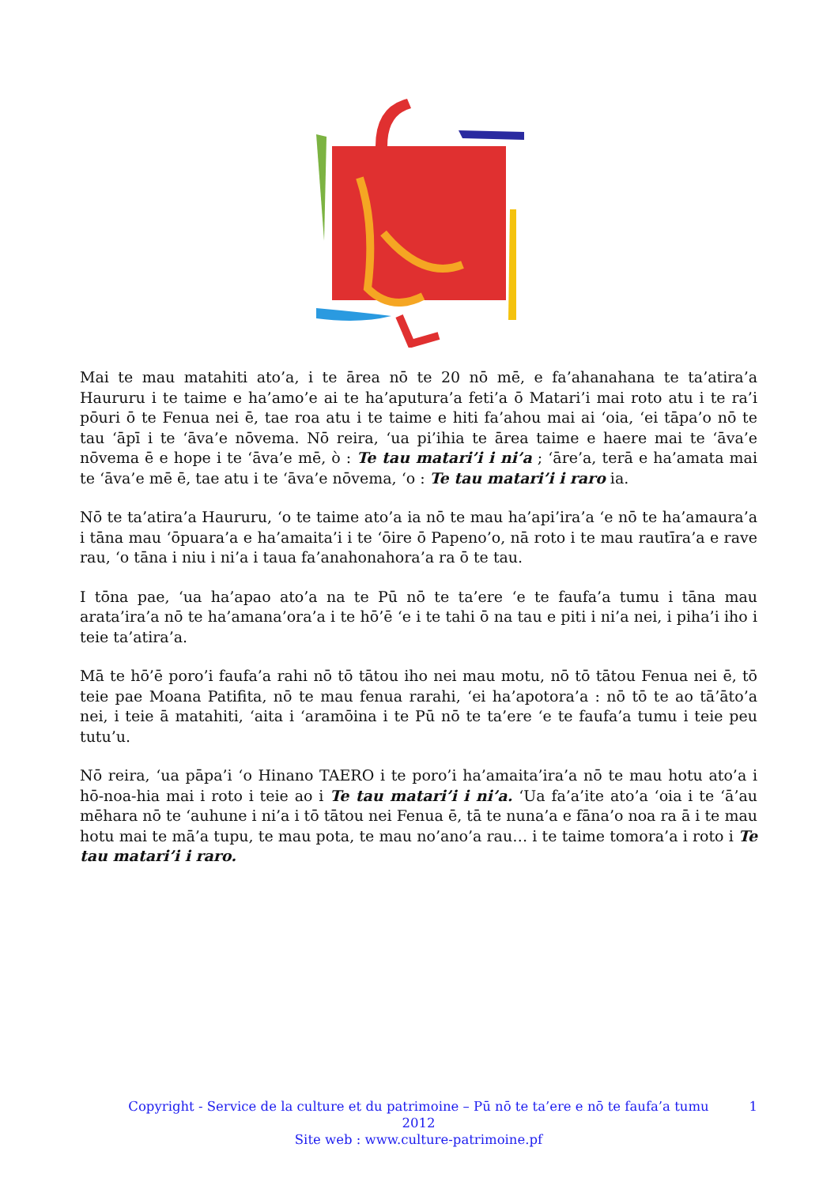Mai te mau matahiti ato’a, i te ārea nō te 20 nō mē, e fa’ahanahana te ta’atira’a Haururu i te taime e ha’amo’e ai te ha’aputura’a feti’a ō Matari’i mai roto atu i te ra’i pōuri ō te Fenua nei ē, tae roa atu i te taime e hiti fa’ahou mai ai ‘oia, ‘ei tāpa’o nō te tau ‘āpī i te ‘āva’e nōvema. Nō reira, ‘ua pi’ihia te ārea taime e haere mai te ‘āva’e nōvema ē e hope i te ‘āva’e mē, ò : Te tau matari’i i ni’a ; ‘āre’a, terā e ha’amata mai te ‘āva’e mē ē, tae atu i te ‘āva’e nōvema, ‘o : Te tau matari’i i raro ia.
Nō te ta’atira’a Haururu, ‘o te taime ato’a ia nō te mau ha’api’ira’a ‘e nō te ha’amaura’a i tāna mau ‘ōpuara’a e ha’amaita’i i te ‘ōire ō Papeno’o, nā roto i te mau rautīra’a e rave rau, ‘o tāna i niu i ni’a i taua fa’anahonahora’a ra ō te tau.
I tōna pae, ‘ua ha’apao ato’a na te Pū nō te ta’ere ‘e te faufa’a tumu i tāna mau arata’ira’a nō te ha’amana’ora’a i te hō’ē ‘e i te tahi ō na tau e piti i ni’a nei, i piha’i iho i teie ta’atira’a.
Mā te hō’ē poro’i faufa’a rahi nō tō tātou iho nei mau motu, nō tō tātou Fenua nei ē, tō teie pae Moana Patifita, nō te mau fenua rarahi, ‘ei ha’apotora’a : nō tō te ao tā’āto’a nei, i teie ā matahiti, ‘aita i ‘aramōina i te Pū nō te ta’ere ‘e te faufa’a tumu i teie peu tutu’u.
Nō reira, ‘ua pāpa’i ‘o Hinano TAERO i te poro’i ha’amaita’ira’a nō te mau hotu ato’a i hō-noa-hia mai i roto i teie ao i Te tau matari’i i ni’a. ‘Ua fa’a’ite ato’a ‘oia i te ‘ā’au mēhara nō te ‘auhune i ni’a i tō tātou nei Fenua ē, tā te nuna’a e fāna’o noa ra ā i te mau hotu mai te mā’a tupu, te mau pota, te mau no’ano’a rau… i te taime tomora’a i roto i Te tau matari’i i raro.
1 Copyright - Service de la culture et du patrimoine – Pū nō te ta’ere e nō te faufa’a tumu
2012
Site web : www.culture-patrimoine.pf